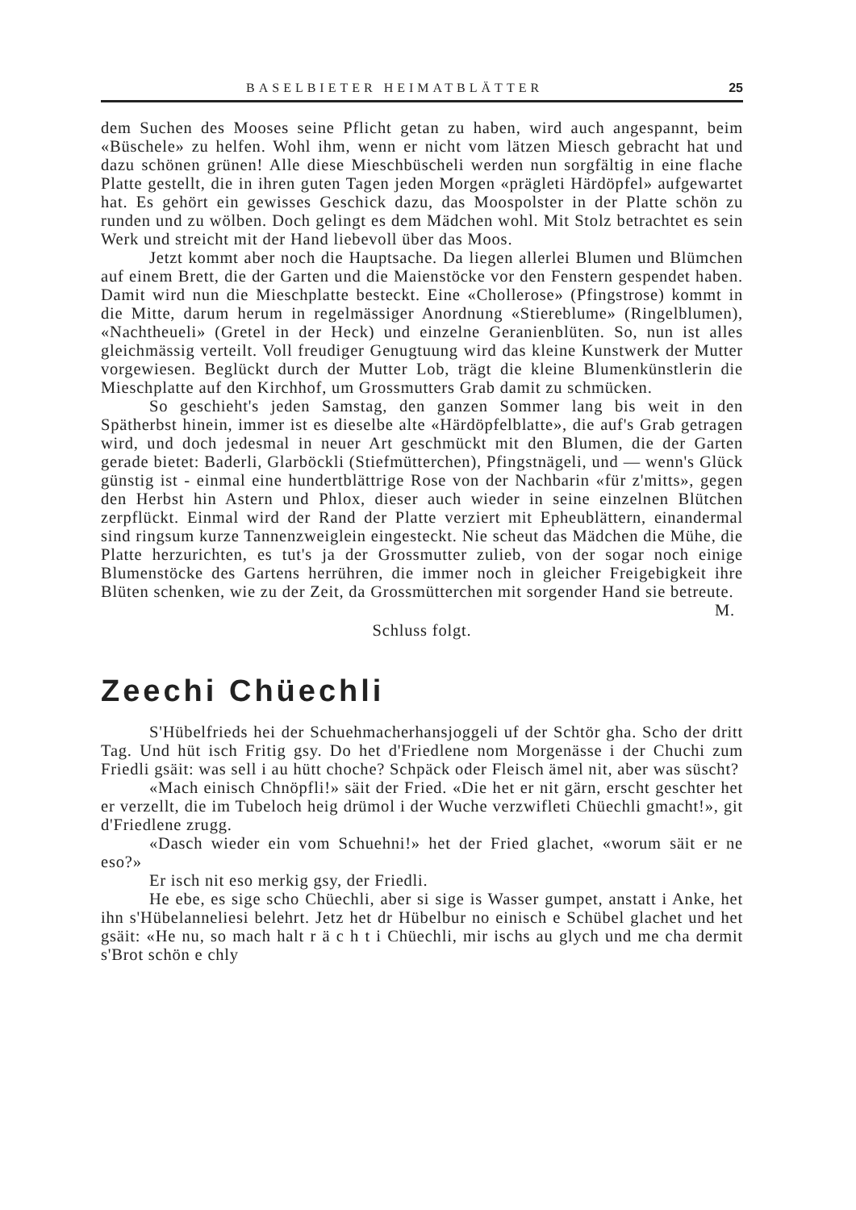BASELBIETER HEIMATBLÄTTER 25
dem Suchen des Mooses seine Pflicht getan zu haben, wird auch angespannt, beim «Büschele» zu helfen. Wohl ihm, wenn er nicht vom lätzen Miesch gebracht hat und dazu schönen grünen! Alle diese Mieschbüscheli werden nun sorgfältig in eine flache Platte gestellt, die in ihren guten Tagen jeden Morgen «prägleti Härdöpfel» aufgewartet hat. Es gehört ein gewisses Geschick dazu, das Moospolster in der Platte schön zu runden und zu wölben. Doch gelingt es dem Mädchen wohl. Mit Stolz betrachtet es sein Werk und streicht mit der Hand liebevoll über das Moos.
Jetzt kommt aber noch die Hauptsache. Da liegen allerlei Blumen und Blümchen auf einem Brett, die der Garten und die Maienstöcke vor den Fenstern gespendet haben. Damit wird nun die Mieschplatte besteckt. Eine «Chollerose» (Pfingstrose) kommt in die Mitte, darum herum in regelmässiger Anordnung «Stiereblume» (Ringelblumen), «Nachtheueli» (Gretel in der Heck) und einzelne Geranienblüten. So, nun ist alles gleichmässig verteilt. Voll freudiger Genugtuung wird das kleine Kunstwerk der Mutter vorgewiesen. Beglückt durch der Mutter Lob, trägt die kleine Blumenkünstlerin die Mieschplatte auf den Kirchhof, um Grossmutters Grab damit zu schmücken.
So geschieht's jeden Samstag, den ganzen Sommer lang bis weit in den Spätherbst hinein, immer ist es dieselbe alte «Härdöpfelblatte», die auf's Grab getragen wird, und doch jedesmal in neuer Art geschmückt mit den Blumen, die der Garten gerade bietet: Baderli, Glarböckli (Stiefmütterchen), Pfingstnägeli, und — wenn's Glück günstig ist - einmal eine hundertblättrige Rose von der Nachbarin «für z'mitts», gegen den Herbst hin Astern und Phlox, dieser auch wieder in seine einzelnen Blütchen zerpflückt. Einmal wird der Rand der Platte verziert mit Epheublättern, einandermal sind ringsum kurze Tannenzweiglein eingesteckt. Nie scheut das Mädchen die Mühe, die Platte herzurichten, es tut's ja der Grossmutter zulieb, von der sogar noch einige Blumenstöcke des Gartens herrühren, die immer noch in gleicher Freigebigkeit ihre Blüten schenken, wie zu der Zeit, da Grossmütterchen mit sorgender Hand sie betreute.
M.
Schluss folgt.
Zeechi Chüechli
S'Hübelfrieds hei der Schuehmacherhansjoggeli uf der Schtör gha. Scho der dritt Tag. Und hüt isch Fritig gsy. Do het d'Friedlene nom Morgenässe i der Chuchi zum Friedli gsäit: was sell i au hütt choche? Schpäck oder Fleisch ämel nit, aber was süscht?
«Mach einisch Chnöpfli!» säit der Fried. «Die het er nit gärn, erscht geschter het er verzellt, die im Tubeloch heig drümol i der Wuche verzwifleti Chüechli gmacht!», git d'Friedlene zrugg.
«Dasch wieder ein vom Schuehni!» het der Fried glachet, «worum säit er ne eso?»
Er isch nit eso merkig gsy, der Friedli.
He ebe, es sige scho Chüechli, aber si sige is Wasser gumpet, anstatt i Anke, het ihn s'Hübelanneliesi belehrt. Jetz het dr Hübelbur no einisch e Schübel glachet und het gsäit: «He nu, so mach halt r ä c h t i Chüechli, mir ischs au glych und me cha dermit s'Brot schön e chly